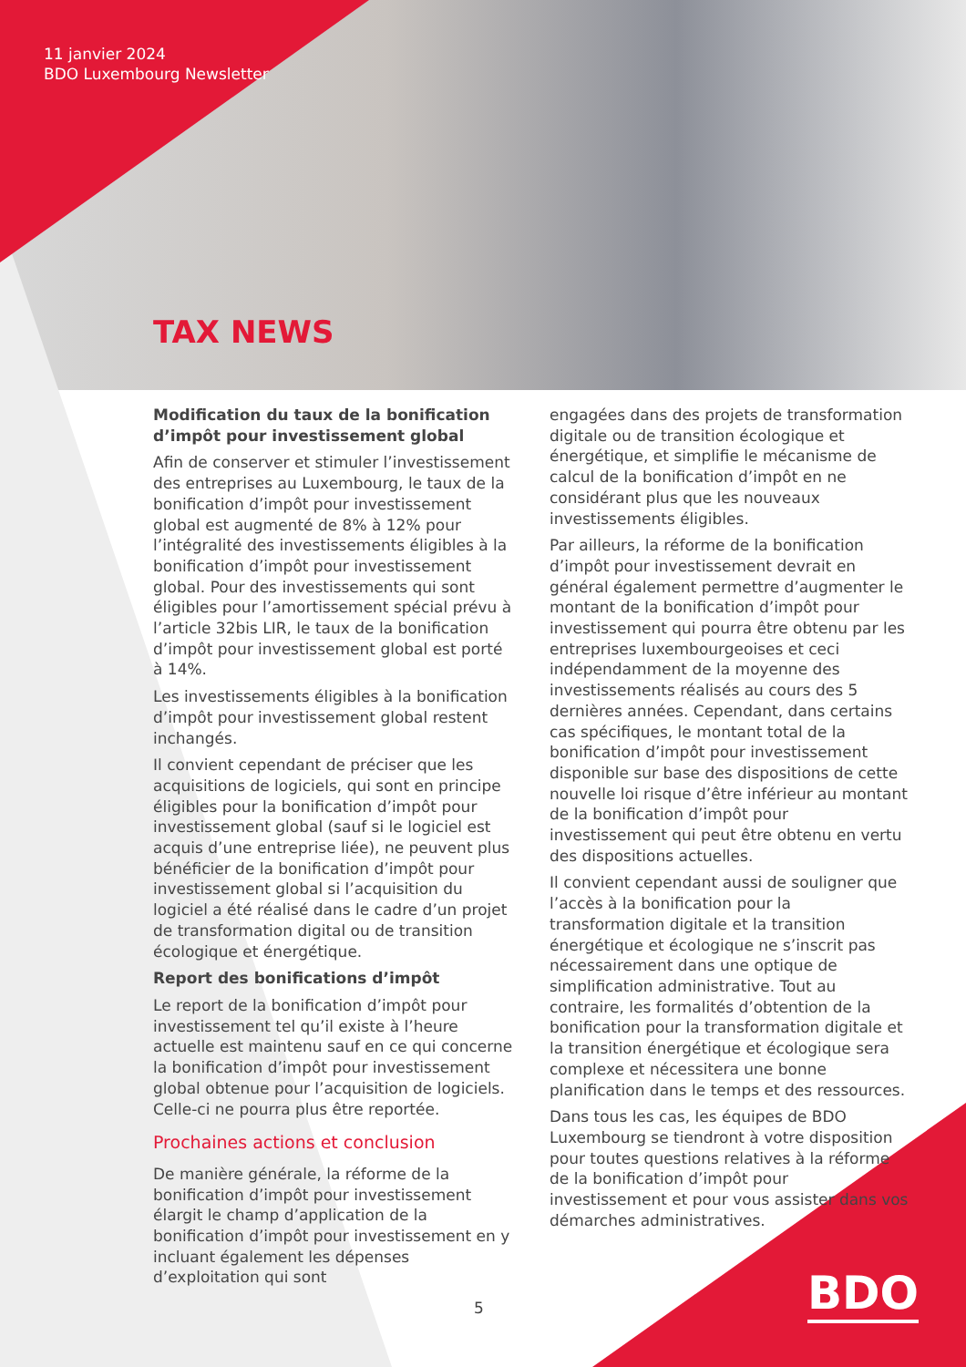11 janvier 2024
BDO Luxembourg Newsletter
TAX NEWS
Modification du taux de la bonification d’impôt pour investissement global
Afin de conserver et stimuler l’investissement des entreprises au Luxembourg, le taux de la bonification d’impôt pour investissement global est augmenté de 8% à 12% pour l’intégralité des investissements éligibles à la bonification d’impôt pour investissement global. Pour des investissements qui sont éligibles pour l’amortissement spécial prévu à l’article 32bis LIR, le taux de la bonification d’impôt pour investissement global est porté à 14%.
Les investissements éligibles à la bonification d’impôt pour investissement global restent inchangés.
Il convient cependant de préciser que les acquisitions de logiciels, qui sont en principe éligibles pour la bonification d’impôt pour investissement global (sauf si le logiciel est acquis d’une entreprise liée), ne peuvent plus bénéficier de la bonification d’impôt pour investissement global si l’acquisition du logiciel a été réalisé dans le cadre d’un projet de transformation digital ou de transition écologique et énergétique.
Report des bonifications d’impôt
Le report de la bonification d’impôt pour investissement tel qu’il existe à l’heure actuelle est maintenu sauf en ce qui concerne la bonification d’impôt pour investissement global obtenue pour l’acquisition de logiciels. Celle-ci ne pourra plus être reportée.
Prochaines actions et conclusion
De manière générale, la réforme de la bonification d’impôt pour investissement élargit le champ d’application de la bonification d’impôt pour investissement en y incluant également les dépenses d’exploitation qui sont
engagées dans des projets de transformation digitale ou de transition écologique et énergétique, et simplifie le mécanisme de calcul de la bonification d’impôt en ne considérant plus que les nouveaux investissements éligibles.
Par ailleurs, la réforme de la bonification d’impôt pour investissement devrait en général également permettre d’augmenter le montant de la bonification d’impôt pour investissement qui pourra être obtenu par les entreprises luxembourgeoises et ceci indépendamment de la moyenne des investissements réalisés au cours des 5 dernières années. Cependant, dans certains cas spécifiques, le montant total de la bonification d’impôt pour investissement disponible sur base des dispositions de cette nouvelle loi risque d’être inférieur au montant de la bonification d’impôt pour investissement qui peut être obtenu en vertu des dispositions actuelles.
Il convient cependant aussi de souligner que l’accès à la bonification pour la transformation digitale et la transition énergétique et écologique ne s’inscrit pas nécessairement dans une optique de simplification administrative. Tout au contraire, les formalités d’obtention de la bonification pour la transformation digitale et la transition énergétique et écologique sera complexe et nécessitera une bonne planification dans le temps et des ressources.
Dans tous les cas, les équipes de BDO Luxembourg se tiendront à votre disposition pour toutes questions relatives à la réforme de la bonification d’impôt pour investissement et pour vous assister dans vos démarches administratives.
5 BDO